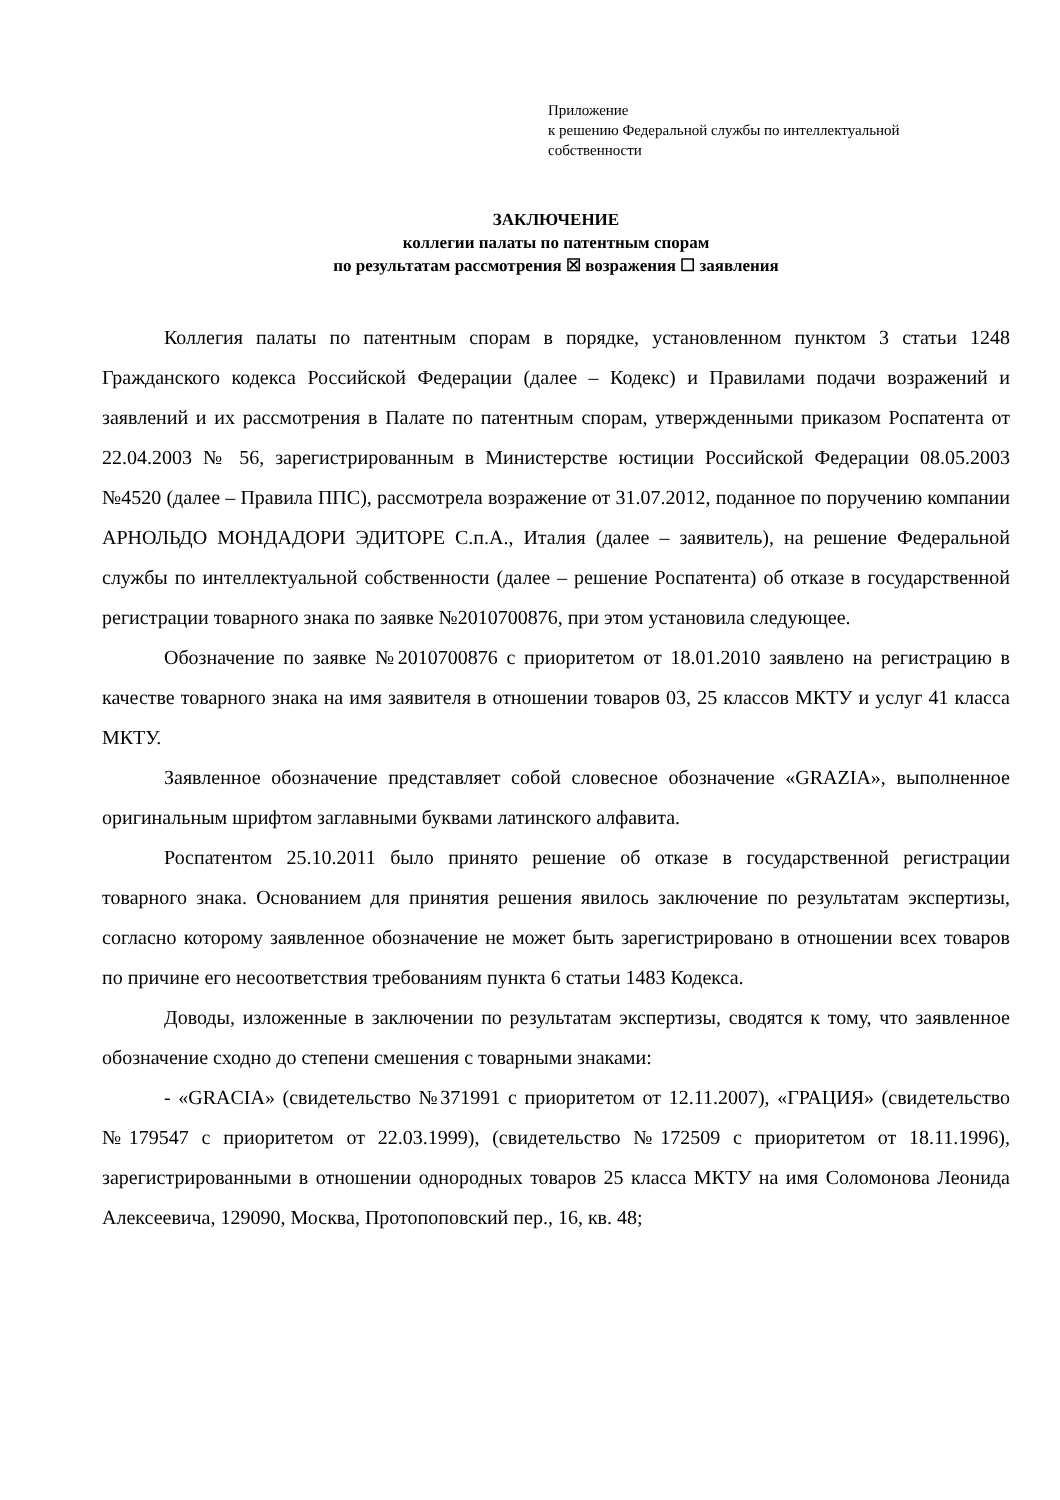Приложение
к решению Федеральной службы по интеллектуальной
собственности
ЗАКЛЮЧЕНИЕ
коллегии палаты по патентным спорам
по результатам рассмотрения ☒ возражения ☐ заявления
Коллегия палаты по патентным спорам в порядке, установленном пунктом 3 статьи 1248 Гражданского кодекса Российской Федерации (далее – Кодекс) и Правилами подачи возражений и заявлений и их рассмотрения в Палате по патентным спорам, утвержденными приказом Роспатента от 22.04.2003 № 56, зарегистрированным в Министерстве юстиции Российской Федерации 08.05.2003 №4520 (далее – Правила ППС), рассмотрела возражение от 31.07.2012, поданное по поручению компании АРНОЛЬДО МОНДАДОРИ ЭДИТОРЕ С.п.А., Италия (далее – заявитель), на решение Федеральной службы по интеллектуальной собственности (далее – решение Роспатента) об отказе в государственной регистрации товарного знака по заявке №2010700876, при этом установила следующее.
Обозначение по заявке №2010700876 с приоритетом от 18.01.2010 заявлено на регистрацию в качестве товарного знака на имя заявителя в отношении товаров 03, 25 классов МКТУ и услуг 41 класса МКТУ.
Заявленное обозначение представляет собой словесное обозначение «GRAZIA», выполненное оригинальным шрифтом заглавными буквами латинского алфавита.
Роспатентом 25.10.2011 было принято решение об отказе в государственной регистрации товарного знака. Основанием для принятия решения явилось заключение по результатам экспертизы, согласно которому заявленное обозначение не может быть зарегистрировано в отношении всех товаров по причине его несоответствия требованиям пункта 6 статьи 1483 Кодекса.
Доводы, изложенные в заключении по результатам экспертизы, сводятся к тому, что заявленное обозначение сходно до степени смешения с товарными знаками:
- «GRACIA» (свидетельство №371991 с приоритетом от 12.11.2007), «ГРАЦИЯ» (свидетельство №179547 с приоритетом от 22.03.1999), (свидетельство №172509 с приоритетом от 18.11.1996), зарегистрированными в отношении однородных товаров 25 класса МКТУ на имя Соломонова Леонида Алексеевича, 129090, Москва, Протопоповский пер., 16, кв. 48;